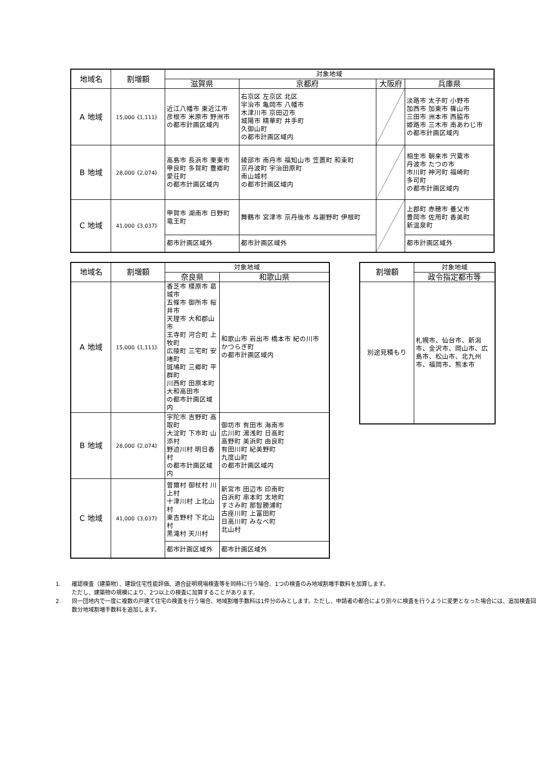| 地域名 | 割増額 | 対象地域 | | | |
| --- | --- | --- | --- | --- | --- |
| | | 滋賀県 | 京都府 | 大阪府 | 兵庫県 |
| A 地域 | 15,000《1,111》 | 近江八幡市 東近江市 彦根市 米原市 野洲市 の都市計画区域内 | 右京区 左京区 北区 宇治市 亀岡市 八幡市 木津川市 京田辺市 城陽市 精華町 井手町 久御山町 の都市計画区域内 | | 淡路市 太子町 小野市 加西市 加東市 篠山市 三田市 洲本市 西脇市 姫路市 三木市 南あわじ市 の都市計画区域内 |
| B 地域 | 28,000《2,074》 | 高島市 長浜市 栗東市 甲良町 多賀町 豊郷町 愛荘町 の都市計画区域内 | 綾部市 南丹市 福知山市 笠置町 和束町 京丹波町 宇治田原町 南山城村 の都市計画区域内 | | 相生市 朝来市 宍粟市 丹波市 たつの市 市川町 神河町 福崎町 多可町 の都市計画区域内 |
| C 地域 | 41,000《3,037》 | 甲賀市 湖南市 日野町 竜王町 | 舞鶴市 宮津市 京丹後市 与謝野町 伊根町 | | 上郡町 赤穂市 養父市 豊岡市 佐用町 香美町 新温泉町 |
| | | 都市計画区域外 | 都市計画区域外 | | 都市計画区域外 |
| 地域名 | 割増額 | 対象地域 | |
| --- | --- | --- | --- |
| | | 奈良県 | 和歌山県 |
| A 地域 | 15,000《1,111》 | 香芝市 橿原市 葛城市 五條市 御所市 桜井市 天理市 大和郡山市 王寺町 河合町 上牧町 広陵町 三宅町 安堵町 斑鳩町 三郷町 平群町 川西町 田原本町 大和高田市 の都市計画区域内 | 和歌山市 岩出市 橋本市 紀の川市 かつらぎ町 の都市計画区域内 |
| B 地域 | 28,000《2,074》 | 宇陀市 吉野町 高取町 大淀町 下市町 山添村 野迫川村 明日香村 の都市計画区域内 | 御坊市 有田市 海南市 広川町 湯浅町 日高町 高野町 美浜町 由良町 有田川町 紀美野町 九度山町 の都市計画区域内 |
| C 地域 | 41,000《3,037》 | 曽爾村 御杖村 川上村 十津川村 上北山村 東吉野村 下北山村 黒滝村 天川村 | 新宮市 田辺市 印南町 白浜町 串本町 太地町 すさみ町 那智勝浦町 古座川町 上富田町 日高川町 みなべ町 北山村 |
| | | 都市計画区域外 | 都市計画区域外 |
| 割増額 | 対象地域 |
| --- | --- |
| | 政令指定都市等 |
| 別途見積もり | 札幌市、仙台市、新潟市、金沢市、岡山市、広島市、松山市、北九州市、福岡市、熊本市 |
1. 確認検査（建築物）、建設住宅性能評価、適合証明現場検査等を同時に行う場合、1つの検査のみ地域割増手数料を加算します。
ただし、建築物の規模により、2つ以上の検査に加算することがあります。
2. 同一団地内で一度に複数の戸建て住宅の検査を行う場合、地域割増手数料は1件分のみとします。ただし、申請者の都合により別々に検査を行うように変更となった場合には、追加検査回数分地域割増手数料を追加します。